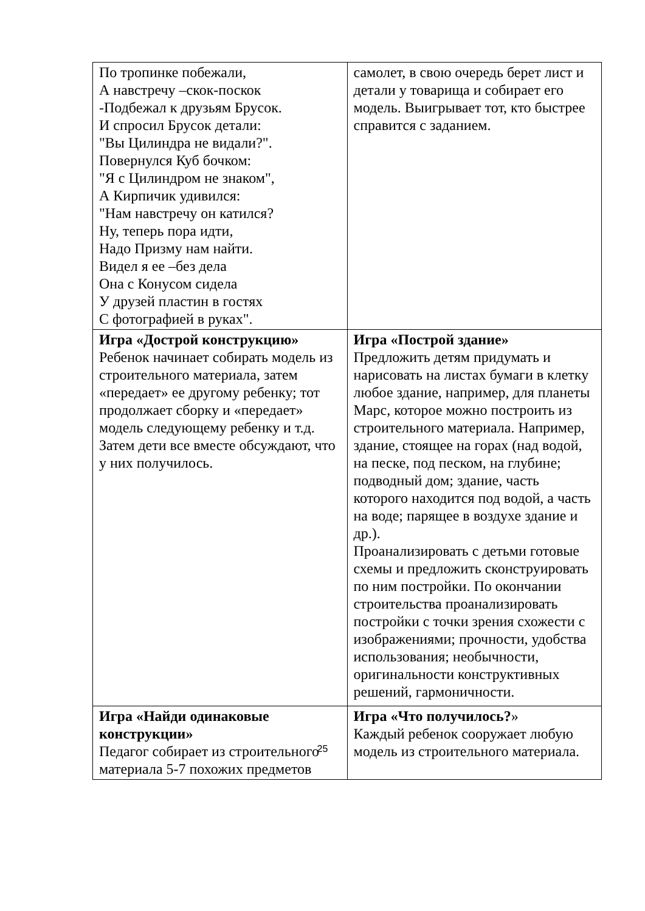| По тропинке побежали, А навстречу –скок-поскок -Подбежал к друзьям Брусок. И спросил Брусок детали: "Вы Цилиндра не видали?". Повернулся Куб бочком: "Я с Цилиндром не знаком", А Кирпичик удивился: "Нам навстречу он катился? Ну, теперь пора идти, Надо Призму нам найти. Видел я ее –без дела Она с Конусом сидела У друзей пластин в гостях С фотографией в руках". | самолет, в свою очередь берет лист и детали у товарища и собирает его модель. Выигрывает тот, кто быстрее справится с заданием. |
| Игра «Дострой конструкцию» Ребенок начинает собирать модель из строительного материала, затем «передает» ее другому ребенку; тот продолжает сборку и «передает» модель следующему ребенку и т.д. Затем дети все вместе обсуждают, что у них получилось. | Игра «Построй здание» Предложить детям придумать и нарисовать на листах бумаги в клетку любое здание, например, для планеты Марс, которое можно построить из строительного материала. Например, здание, стоящее на горах (над водой, на песке, под песком, на глубине; подводный дом; здание, часть которого находится под водой, а часть на воде; парящее в воздухе здание и др.). Проанализировать с детьми готовые схемы и предложить сконструировать по ним постройки. По окончании строительства проанализировать постройки с точки зрения схожести с изображениями; прочности, удобства использования; необычности, оригинальности конструктивных решений, гармоничности. |
| Игра «Найди одинаковые конструкции» Педагог собирает из строительного материала 5-7 похожих предметов | Игра «Что получилось? » Каждый ребенок сооружает любую модель из строительного материала. |
25